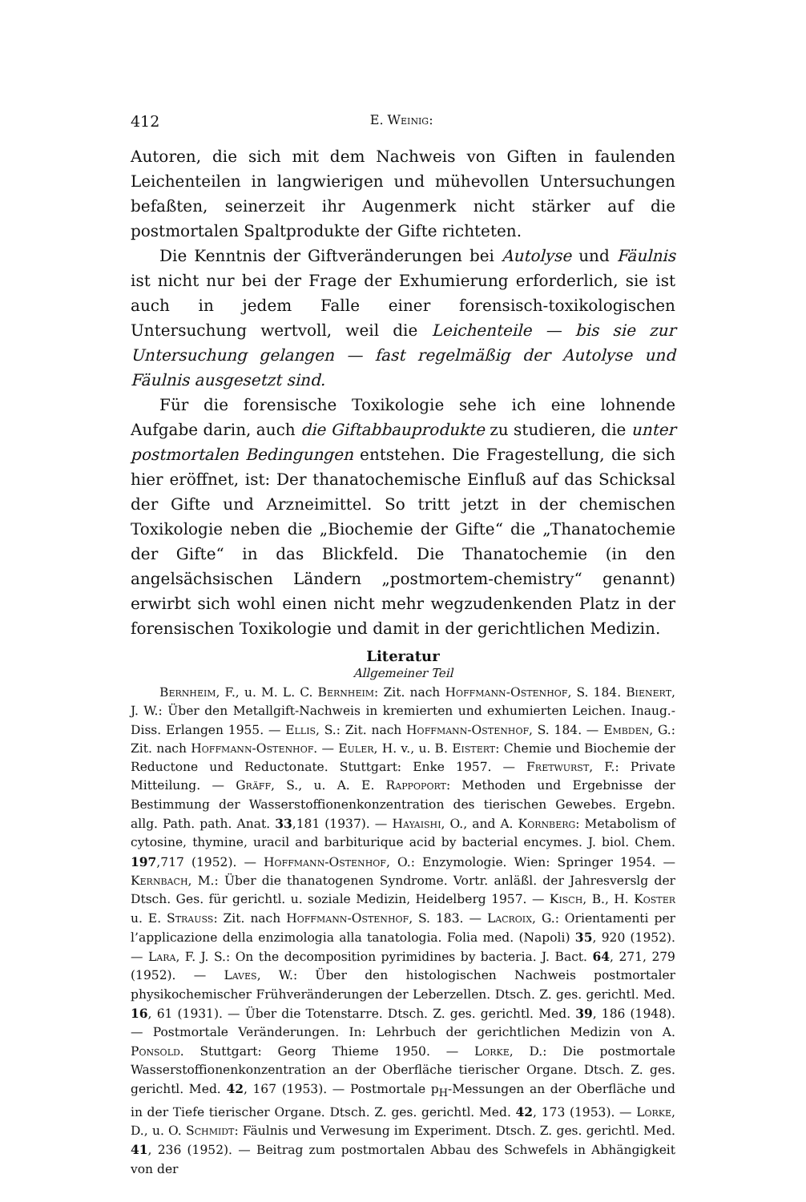412 E. Weinig:
Autoren, die sich mit dem Nachweis von Giften in faulenden Leichenteilen in langwierigen und mühevollen Untersuchungen befaßten, seinerzeit ihr Augenmerk nicht stärker auf die postmortalen Spaltprodukte der Gifte richteten.
Die Kenntnis der Giftveränderungen bei Autolyse und Fäulnis ist nicht nur bei der Frage der Exhumierung erforderlich, sie ist auch in jedem Falle einer forensisch-toxikologischen Untersuchung wertvoll, weil die Leichenteile — bis sie zur Untersuchung gelangen — fast regelmäßig der Autolyse und Fäulnis ausgesetzt sind.
Für die forensische Toxikologie sehe ich eine lohnende Aufgabe darin, auch die Giftabbauprodukte zu studieren, die unter postmortalen Bedingungen entstehen. Die Fragestellung, die sich hier eröffnet, ist: Der thanatochemische Einfluß auf das Schicksal der Gifte und Arzneimittel. So tritt jetzt in der chemischen Toxikologie neben die „Biochemie der Gifte“ die „Thanatochemie der Gifte“ in das Blickfeld. Die Thanatochemie (in den angelsächsischen Ländern „postmortem-chemistry“ genannt) erwirbt sich wohl einen nicht mehr wegzudenkenden Platz in der forensischen Toxikologie und damit in der gerichtlichen Medizin.
Literatur
Allgemeiner Teil
Bernheim, F., u. M. L. C. Bernheim: Zit. nach Hoffmann-Ostenhof, S. 184. Bienert, J. W.: Über den Metallgift-Nachweis in kremierten und exhumierten Leichen. Inaug.-Diss. Erlangen 1955. — Ellis, S.: Zit. nach Hoffmann-Ostenhof, S. 184. — Embden, G.: Zit. nach Hoffmann-Ostenhof. — Euler, H. v., u. B. Eistert: Chemie und Biochemie der Reductone und Reductonate. Stuttgart: Enke 1957. — Fretwurst, F.: Private Mitteilung. — Gräff, S., u. A. E. Rappoport: Methoden und Ergebnisse der Bestimmung der Wasserstoffionenkonzentration des tierischen Gewebes. Ergebn. allg. Path. path. Anat. 33,181 (1937). — Hayaishi, O., and A. Kornberg: Metabolism of cytosine, thymine, uracil and barbiturique acid by bacterial encymes. J. biol. Chem. 197,717 (1952). — Hoffmann-Ostenhof, O.: Enzymologie. Wien: Springer 1954. — Kernbach, M.: Über die thanatogenen Syndrome. Vortr. anläßl. der Jahresverslg der Dtsch. Ges. für gerichtl. u. soziale Medizin, Heidelberg 1957. — Kisch, B., H. Koster u. E. Strauss: Zit. nach Hoffmann-Ostenhof, S. 183. — Lacroix, G.: Orientamenti per l’applicazione della enzimologia alla tanatologia. Folia med. (Napoli) 35, 920 (1952). — Lara, F. J. S.: On the decomposition pyrimidines by bacteria. J. Bact. 64, 271, 279 (1952). — Laves, W.: Über den histologischen Nachweis postmortaler physikochemischer Frühveränderungen der Leberzellen. Dtsch. Z. ges. gerichtl. Med. 16, 61 (1931). — Über die Totenstarre. Dtsch. Z. ges. gerichtl. Med. 39, 186 (1948). — Postmortale Veränderungen. In: Lehrbuch der gerichtlichen Medizin von A. Ponsold. Stuttgart: Georg Thieme 1950. — Lorke, D.: Die postmortale Wasserstoffionenkonzentration an der Oberfläche tierischer Organe. Dtsch. Z. ges. gerichtl. Med. 42, 167 (1953). — Postmortale p<sub>H</sub>-Messungen an der Oberfläche und in der Tiefe tierischer Organe. Dtsch. Z. ges. gerichtl. Med. 42, 173 (1953). — Lorke, D., u. O. Schmidt: Fäulnis und Verwesung im Experiment. Dtsch. Z. ges. gerichtl. Med. 41, 236 (1952). — Beitrag zum postmortalen Abbau des Schwefels in Abhängigkeit von der